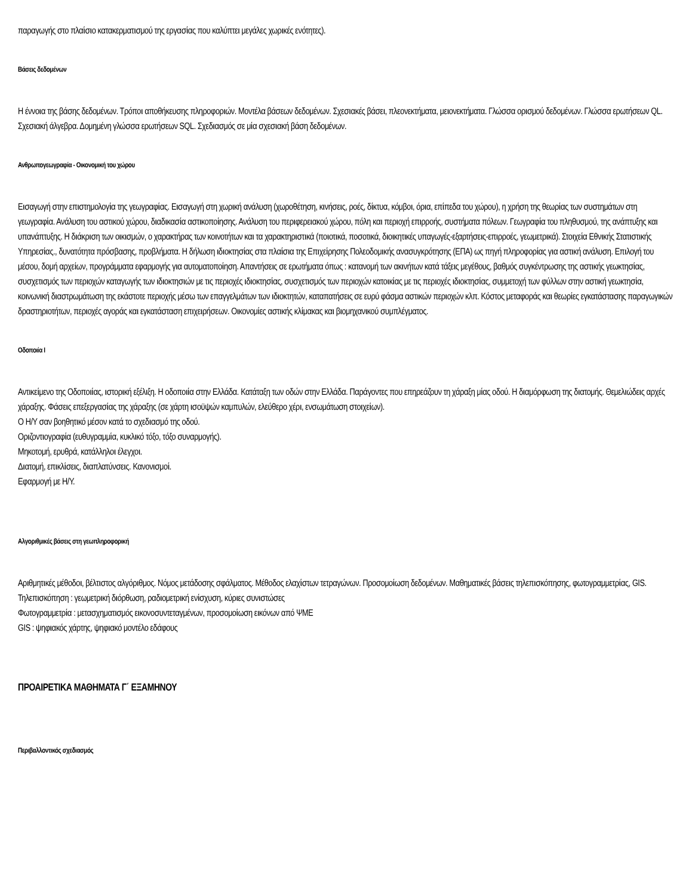παραγωγής στο πλαίσιο κατακερματισμού της εργασίας που καλύπτει μεγάλες χωρικές ενότητες).
Βάσεις δεδομένων
Η έννοια της βάσης δεδομένων. Τρόποι αποθήκευσης πληροφοριών. Μοντέλα βάσεων δεδομένων. Σχεσιακές βάσει, πλεονεκτήματα, μειονεκτήματα. Γλώσσα ορισμού δεδομένων. Γλώσσα ερωτήσεων QL. Σχεσιακή άλγεβρα. Δομημένη γλώσσα ερωτήσεων SQL. Σχεδιασμός σε μία σχεσιακή βάση δεδομένων.
Ανθρωπογεωγραφία - Οικονομική του χώρου
Εισαγωγή στην επιστημολογία της γεωγραφίας. Εισαγωγή στη χωρική ανάλυση (χωροθέτηση, κινήσεις, ροές, δίκτυα, κόμβοι, όρια, επίπεδα του χώρου), η χρήση της θεωρίας των συστημάτων στη γεωγραφία. Ανάλυση του αστικού χώρου, διαδικασία αστικοποίησης. Ανάλυση του περιφερειακού χώρου, πόλη και περιοχή επιρροής, συστήματα πόλεων. Γεωγραφία του πληθυσμού, της ανάπτυξης και υπανάπτυξης. Η διάκριση των οικισμών, ο χαρακτήρας των κοινοτήτων και τα χαρακτηριστικά (ποιοτικά, ποσοτικά, διοικητικές υπαγωγές-εξαρτήσεις-επιρροές, γεωμετρικά). Στοιχεία Εθνικής Στατιστικής Υπηρεσίας., δυνατότητα πρόσβασης, προβλήματα. Η δήλωση ιδιοκτησίας στα πλαίσια της Επιχείρησης Πολεοδομικής ανασυγκρότησης (ΕΠΑ) ως πηγή πληροφορίας για αστική ανάλυση. Επιλογή του μέσου, δομή αρχείων, προγράμματα εφαρμογής για αυτοματοποίηση. Απαντήσεις σε ερωτήματα όπως : κατανομή των ακινήτων κατά τάξεις μεγέθους, βαθμός συγκέντρωσης της αστικής γεωκτησίας, συσχετισμός των περιοχών καταγωγής των ιδιοκτησιών με τις περιοχές ιδιοκτησίας, συσχετισμός των περιοχών κατοικίας με τις περιοχές ιδιοκτησίας, συμμετοχή των φύλλων στην αστική γεωκτησία, κοινωνική διαστρωμάτωση της εκάστοτε περιοχής μέσω των επαγγελμάτων των ιδιοκτητών, καταπατήσεις σε ευρύ φάσμα αστικών περιοχών κλπ. Κόστος μεταφοράς και θεωρίες εγκατάστασης παραγωγικών δραστηριοτήτων, περιοχές αγοράς και εγκατάσταση επιχειρήσεων. Οικονομίες αστικής κλίμακας και βιομηχανικού συμπλέγματος.
Οδοποιία Ι
Αντικείμενο της Οδοποιίας, ιστορική εξέλιξη. Η οδοποιία στην Ελλάδα. Κατάταξη των οδών στην Ελλάδα. Παράγοντες που επηρεάζουν τη χάραξη μίας οδού. Η διαμόρφωση της διατομής. Θεμελιώδεις αρχές χάραξης. Φάσεις επεξεργασίας της χάραξης (σε χάρτη ισοϋψών καμπυλών, ελεύθερο χέρι, ενσωμάτωση στοιχείων).
Ο Η/Υ σαν βοηθητικό μέσον κατά το σχεδιασμό της οδού.
Οριζοντιογραφία (ευθυγραμμία, κυκλικό τόξο, τόξο συναρμογής).
Μηκοτομή, ερυθρά, κατάλληλοι έλεγχοι.
Διατομή, επικλίσεις, διαπλατύνσεις. Κανονισμοί.
Εφαρμογή με Η/Υ.
Αλγοριθμικές βάσεις στη γεωπληροφορική
Αριθμητικές μέθοδοι, βέλτιστος αλγόριθμος. Νόμος μετάδοσης σφάλματος. Μέθοδος ελαχίστων τετραγώνων. Προσομοίωση δεδομένων. Μαθηματικές βάσεις τηλεπισκόπησης, φωτογραμμετρίας, GIS.
Τηλεπισκόπηση : γεωμετρική διόρθωση, ραδιομετρική ενίσχυση, κύριες συνιστώσες
Φωτογραμμετρία : μετασχηματισμός εικονοσυντεταγμένων, προσομοίωση εικόνων από ΨΜΕ
GIS : ψηφιακός χάρτης, ψηφιακό μοντέλο εδάφους
ΠΡΟΑΙΡΕΤΙΚΑ ΜΑΘΗΜΑΤΑ Γ΄ ΕΞΑΜΗΝΟΥ
Περιβαλλοντικός σχεδιασμός